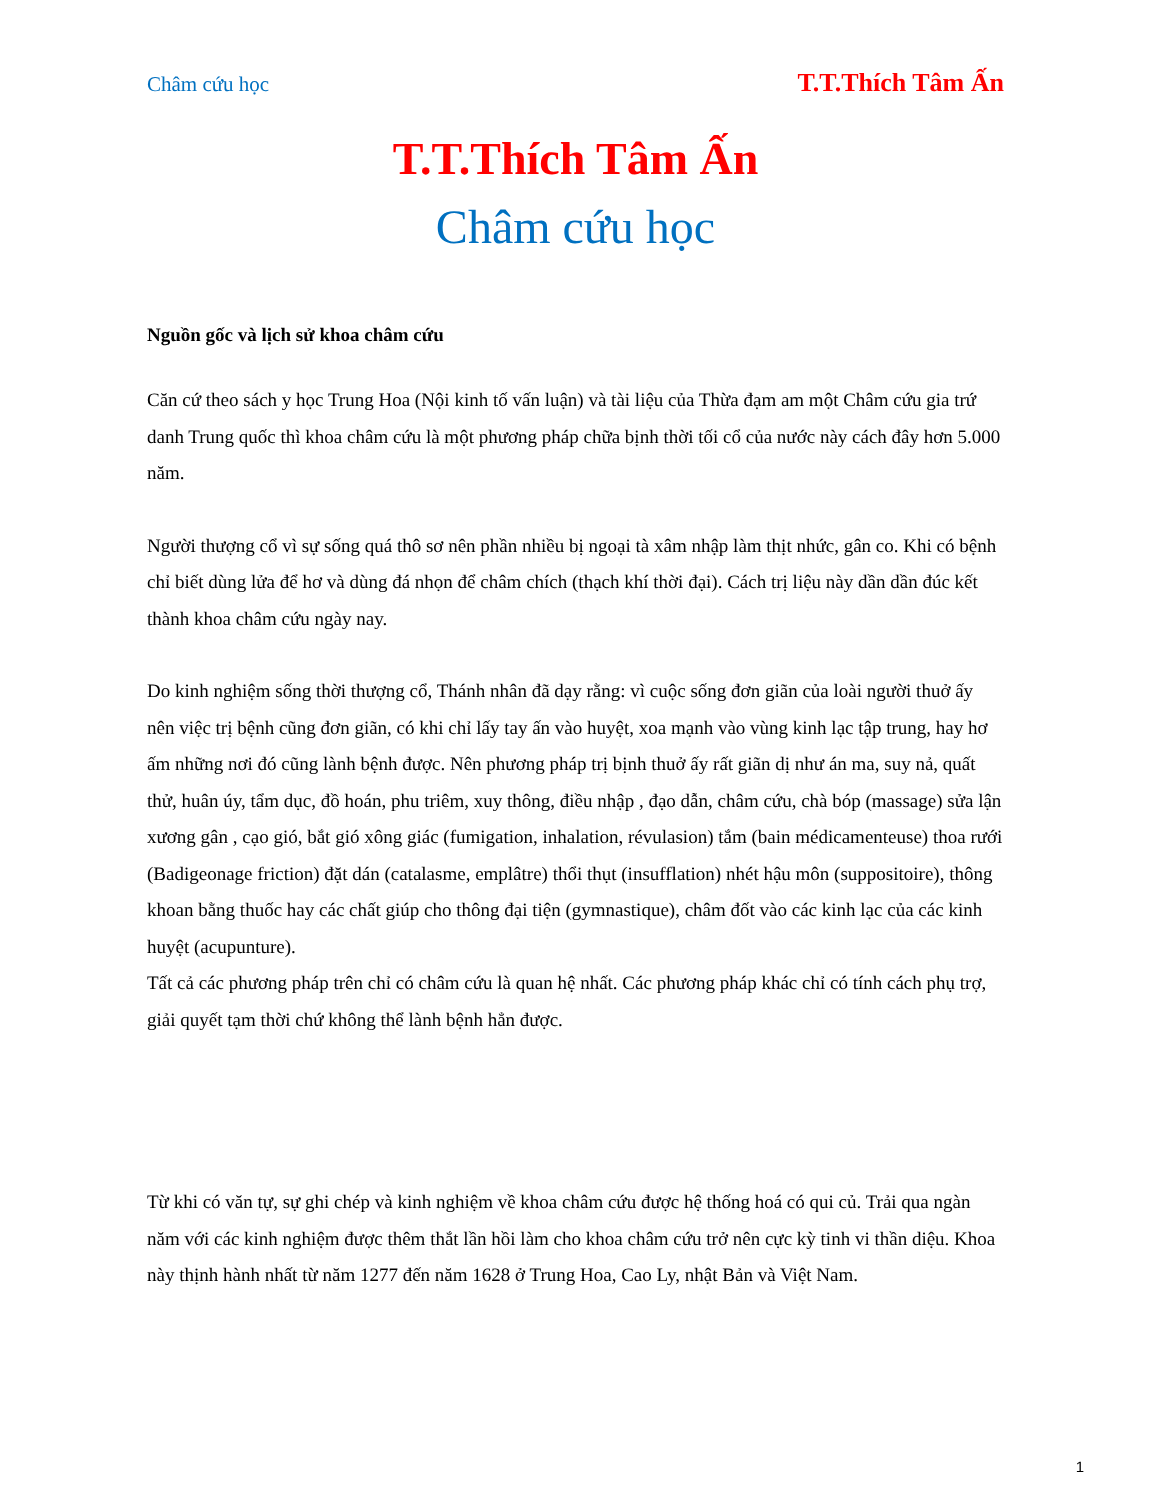Châm cứu học T.T.Thích Tâm Ấn
T.T.Thích Tâm Ấn
Châm cứu học
Nguồn gốc và lịch sử khoa châm cứu
Căn cứ theo sách y học Trung Hoa (Nội kinh tố vấn luận) và tài liệu của Thừa đạm am một Châm cứu gia trứ danh Trung quốc thì khoa châm cứu là một phương pháp chữa bịnh thời tối cổ của nước này cách đây hơn 5.000 năm.
Người thượng cổ vì sự sống quá thô sơ nên phần nhiều bị ngoại tà xâm nhập làm thịt nhức, gân co. Khi có bệnh chỉ biết dùng lửa để hơ và dùng đá nhọn để châm chích (thạch khí thời đại). Cách trị liệu này dần dần đúc kết thành khoa châm cứu ngày nay.
Do kinh nghiệm sống thời thượng cổ, Thánh nhân đã dạy rằng: vì cuộc sống đơn giãn của loài người thuở ấy nên việc trị bệnh cũng đơn giãn, có khi chỉ lấy tay ấn vào huyệt, xoa mạnh vào vùng kinh lạc tập trung, hay hơ ấm những nơi đó cũng lành bệnh được. Nên phương pháp trị bịnh thuở ấy rất giãn dị như án ma, suy nả, quất thử, huân úy, tẩm dục, đồ hoán, phu triêm, xuy thông, điều nhập , đạo dẫn, châm cứu, chà bóp (massage) sửa lận xương gân , cạo gió, bắt gió xông giác (fumigation, inhalation, révulasion) tắm (bain médicamenteuse) thoa rưới (Badigeonage friction) đặt dán (catalasme, emplâtre) thổi thụt (insufflation) nhét hậu môn (suppositoire), thông khoan bằng thuốc hay các chất giúp cho thông đại tiện (gymnastique), châm đốt vào các kinh lạc của các kinh huyệt (acupunture).
Tất cả các phương pháp trên chỉ có châm cứu là quan hệ nhất. Các phương pháp khác chỉ có tính cách phụ trợ, giải quyết tạm thời chứ không thể lành bệnh hẳn được.
Từ khi có văn tự, sự ghi chép và kinh nghiệm về khoa châm cứu được hệ thống hoá có qui củ. Trải qua ngàn năm với các kinh nghiệm được thêm thắt lần hồi làm cho khoa châm cứu trở nên cực kỳ tinh vi thần diệu. Khoa này thịnh hành nhất từ năm 1277 đến năm 1628 ở Trung Hoa, Cao Ly, nhật Bản và Việt Nam.
1